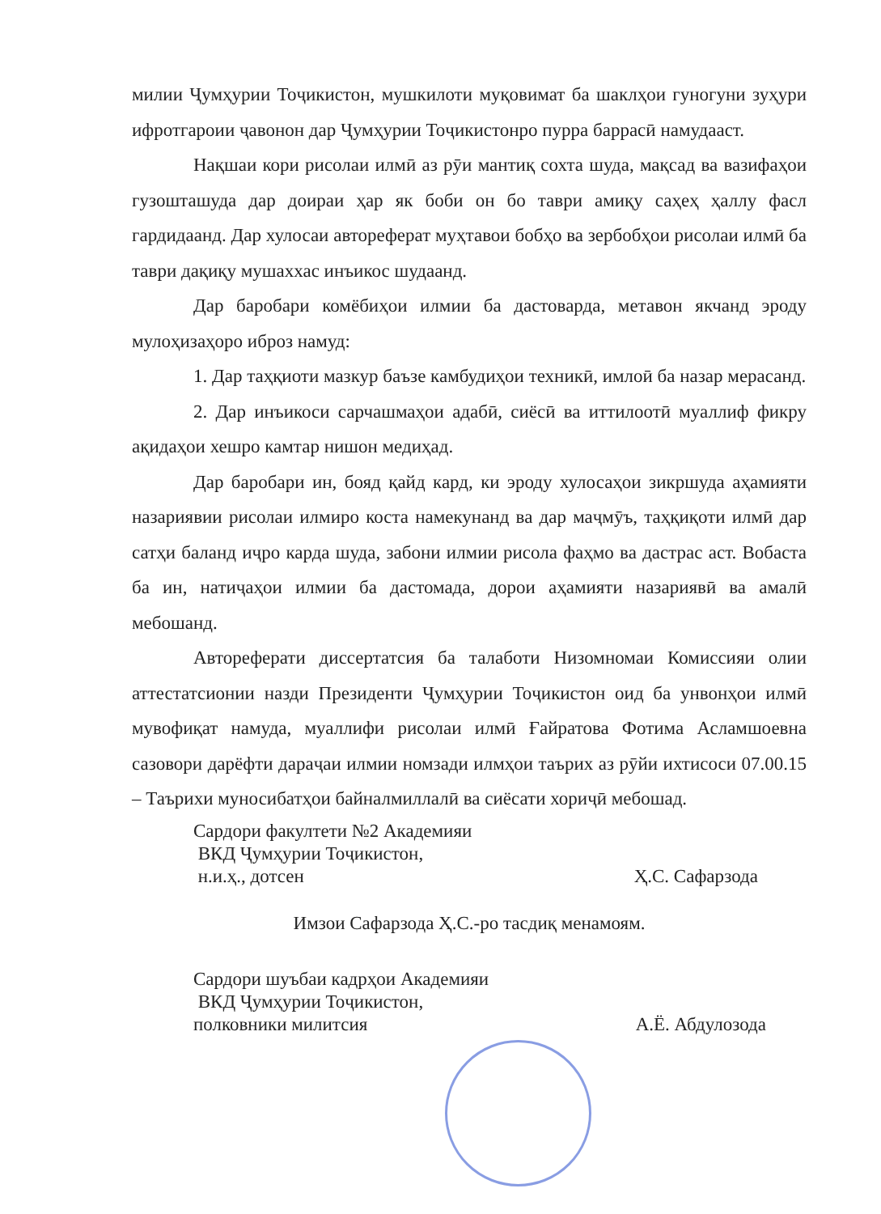милии Ҷумҳурии Тоҷикистон, мушкилоти муқовимат ба шаклҳои гуногуни зуҳури ифротгароии ҷавонон дар Ҷумҳурии Тоҷикистонро пурра баррасӣ намудааст.
Нақшаи кори рисолаи илмӣ аз рӯи мантиқ сохта шуда, мақсад ва вазифаҳои гузошташуда дар доираи ҳар як боби он бо таври амиқу саҳеҳ ҳаллу фасл гардидаанд. Дар хулосаи автореферат муҳтавои бобҳо ва зербобҳои рисолаи илмӣ ба таври дақиқу мушаххас инъикос шудаанд.
Дар баробари комёбиҳои илмии ба дастоварда, метавон якчанд эроду мулоҳизаҳоро иброз намуд:
1. Дар таҳқиоти мазкур баъзе камбудиҳои техникӣ, имлоӣ ба назар мерасанд.
2. Дар инъикоси сарчашмаҳои адабӣ, сиёсӣ ва иттилоотӣ муаллиф фикру ақидаҳои хешро камтар нишон медиҳад.
Дар баробари ин, бояд қайд кард, ки эроду хулосаҳои зикршуда аҳамияти назариявии рисолаи илмиро коста намекунанд ва дар маҷмӯъ, таҳқиқоти илмӣ дар сатҳи баланд иҷро карда шуда, забони илмии рисола фаҳмо ва дастрас аст. Вобаста ба ин, натиҷаҳои илмии ба дастомада, дорои аҳамияти назариявӣ ва амалӣ мебошанд.
Автореферати диссертатсия ба талаботи Низомномаи Комиссияи олии аттестатсионии назди Президенти Ҷумҳурии Тоҷикистон оид ба унвонҳои илмӣ мувофиқат намуда, муаллифи рисолаи илмӣ Ғайратова Фотима Асламшоевна сазовори дарёфти дараҷаи илмии номзади илмҳои таърих аз рӯйи ихтисоси 07.00.15 – Таърихи муносибатҳои байналмиллалӣ ва сиёсати хориҷӣ мебошад.
Сардори факултети №2 Академияи
ВКД Ҷумҳурии Тоҷикистон,
н.и.ҳ., дотсен
Ҳ.С. Сафарзода
Имзои Сафарзода Ҳ.С.-ро тасдиқ менамоям.
Сардори шуъбаи кадрҳои Академияи
ВКД Ҷумҳурии Тоҷикистон,
полковники милитсия
А.Ё. Абдулозода